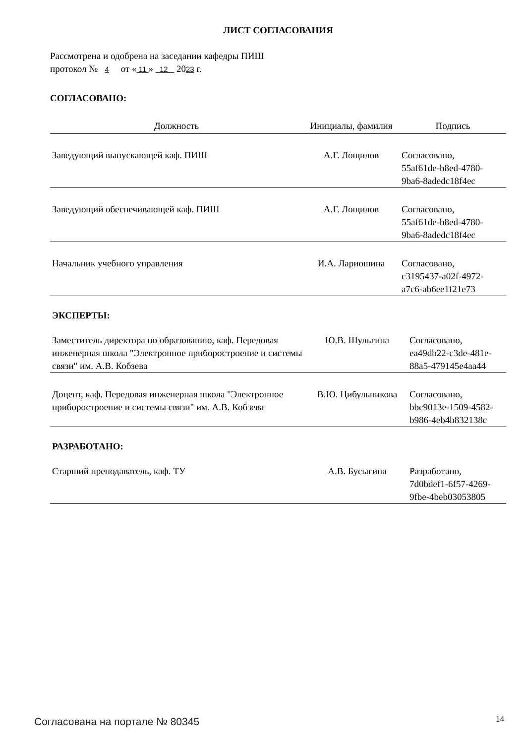ЛИСТ СОГЛАСОВАНИЯ
Рассмотрена и одобрена на заседании кафедры ПИШ
протокол № 4 от « 11 » 12 2023 г.
СОГЛАСОВАНО:
| Должность | Инициалы, фамилия | Подпись |
| --- | --- | --- |
| Заведующий выпускающей каф. ПИШ | А.Г. Лощилов | Согласовано, 55af61de-b8ed-4780- 9ba6-8adedc18f4ec |
| Заведующий обеспечивающей каф. ПИШ | А.Г. Лощилов | Согласовано, 55af61de-b8ed-4780- 9ba6-8adedc18f4ec |
| Начальник учебного управления | И.А. Лариошина | Согласовано, c3195437-a02f-4972- a7c6-ab6ee1f21e73 |
ЭКСПЕРТЫ:
| Заместитель директора по образованию, каф. Передовая инженерная школа "Электронное приборостроение и системы связи" им. А.В. Кобзева | Ю.В. Шульгина | Согласовано, ea49db22-c3de-481e- 88a5-479145e4aa44 |
| Доцент, каф. Передовая инженерная школа "Электронное приборостроение и системы связи" им. А.В. Кобзева | В.Ю. Цибульникова | Согласовано, bbc9013e-1509-4582- b986-4eb4b832138c |
РАЗРАБОТАНО:
| Старший преподаватель, каф. ТУ | А.В. Бусыгина | Разработано, 7d0bdef1-6f57-4269- 9fbe-4beb03053805 |
Согласована на портале № 80345 14